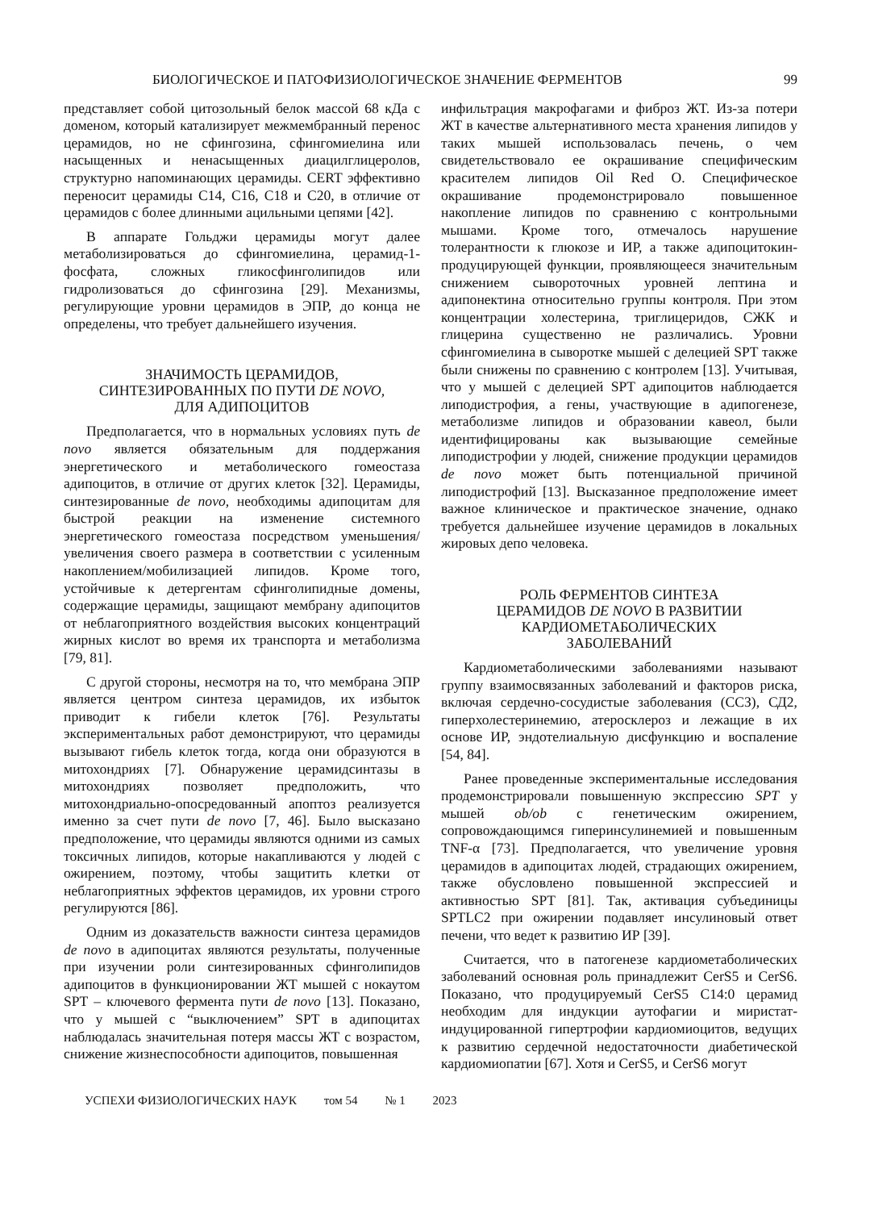БИОЛОГИЧЕСКОЕ И ПАТОФИЗИОЛОГИЧЕСКОЕ ЗНАЧЕНИЕ ФЕРМЕНТОВ 99
представляет собой цитозольный белок массой 68 кДа с доменом, который катализирует межмембранный перенос церамидов, но не сфингозина, сфингомиелина или насыщенных и ненасыщенных диацилглицеролов, структурно напоминающих церамиды. CERT эффективно переносит церамиды С14, С16, С18 и С20, в отличие от церамидов с более длинными ацильными цепями [42].
В аппарате Гольджи церамиды могут далее метаболизироваться до сфингомиелина, церамид-1-фосфата, сложных гликосфинголипидов или гидролизоваться до сфингозина [29]. Механизмы, регулирующие уровни церамидов в ЭПР, до конца не определены, что требует дальнейшего изучения.
ЗНАЧИМОСТЬ ЦЕРАМИДОВ,
СИНТЕЗИРОВАННЫХ ПО ПУТИ DE NOVO,
ДЛЯ АДИПОЦИТОВ
Предполагается, что в нормальных условиях путь de novo является обязательным для поддержания энергетического и метаболического гомеостаза адипоцитов, в отличие от других клеток [32]. Церамиды, синтезированные de novo, необходимы адипоцитам для быстрой реакции на изменение системного энергетического гомеостаза посредством уменьшения/увеличения своего размера в соответствии с усиленным накоплением/мобилизацией липидов. Кроме того, устойчивые к детергентам сфинголипидные домены, содержащие церамиды, защищают мембрану адипоцитов от неблагоприятного воздействия высоких концентраций жирных кислот во время их транспорта и метаболизма [79, 81].
С другой стороны, несмотря на то, что мембрана ЭПР является центром синтеза церамидов, их избыток приводит к гибели клеток [76]. Результаты экспериментальных работ демонстрируют, что церамиды вызывают гибель клеток тогда, когда они образуются в митохондриях [7]. Обнаружение церамидсинтазы в митохондриях позволяет предположить, что митохондриально-опосредованный апоптоз реализуется именно за счет пути de novo [7, 46]. Было высказано предположение, что церамиды являются одними из самых токсичных липидов, которые накапливаются у людей с ожирением, поэтому, чтобы защитить клетки от неблагоприятных эффектов церамидов, их уровни строго регулируются [86].
Одним из доказательств важности синтеза церамидов de novo в адипоцитах являются результаты, полученные при изучении роли синтезированных сфинголипидов адипоцитов в функционировании ЖТ мышей с нокаутом SPT – ключевого фермента пути de novo [13]. Показано, что у мышей с “выключением” SPT в адипоцитах наблюдалась значительная потеря массы ЖТ с возрастом, снижение жизнеспособности адипоцитов, повышенная
инфильтрация макрофагами и фиброз ЖТ. Из-за потери ЖТ в качестве альтернативного места хранения липидов у таких мышей использовалась печень, о чем свидетельствовало ее окрашивание специфическим красителем липидов Oil Red O. Специфическое окрашивание продемонстрировало повышенное накопление липидов по сравнению с контрольными мышами. Кроме того, отмечалось нарушение толерантности к глюкозе и ИР, а также адипоцитокин-продуцирующей функции, проявляющееся значительным снижением сывороточных уровней лептина и адипонектина относительно группы контроля. При этом концентрации холестерина, триглицеридов, СЖК и глицерина существенно не различались. Уровни сфингомиелина в сыворотке мышей с делецией SPT также были снижены по сравнению с контролем [13]. Учитывая, что у мышей с делецией SPT адипоцитов наблюдается липодистрофия, а гены, участвующие в адипогенезе, метаболизме липидов и образовании кавеол, были идентифицированы как вызывающие семейные липодистрофии у людей, снижение продукции церамидов de novo может быть потенциальной причиной липодистрофий [13]. Высказанное предположение имеет важное клиническое и практическое значение, однако требуется дальнейшее изучение церамидов в локальных жировых депо человека.
РОЛЬ ФЕРМЕНТОВ СИНТЕЗА
ЦЕРАМИДОВ DE NOVO В РАЗВИТИИ
КАРДИОМЕТАБОЛИЧЕСКИХ
ЗАБОЛЕВАНИЙ
Кардиометаболическими заболеваниями называют группу взаимосвязанных заболеваний и факторов риска, включая сердечно-сосудистые заболевания (ССЗ), СД2, гиперхолестеринемию, атеросклероз и лежащие в их основе ИР, эндотелиальную дисфункцию и воспаление [54, 84].
Ранее проведенные экспериментальные исследования продемонстрировали повышенную экспрессию SPT у мышей ob/ob с генетическим ожирением, сопровождающимся гиперинсулинемией и повышенным TNF-α [73]. Предполагается, что увеличение уровня церамидов в адипоцитах людей, страдающих ожирением, также обусловлено повышенной экспрессией и активностью SPT [81]. Так, активация субъединицы SPTLC2 при ожирении подавляет инсулиновый ответ печени, что ведет к развитию ИР [39].
Считается, что в патогенезе кардиометаболических заболеваний основная роль принадлежит CerS5 и CerS6. Показано, что продуцируемый CerS5 C14:0 церамид необходим для индукции аутофагии и миристат-индуцированной гипертрофии кардиомиоцитов, ведущих к развитию сердечной недостаточности диабетической кардиомиопатии [67]. Хотя и CerS5, и CerS6 могут
УСПЕХИ ФИЗИОЛОГИЧЕСКИХ НАУК том 54 № 1 2023